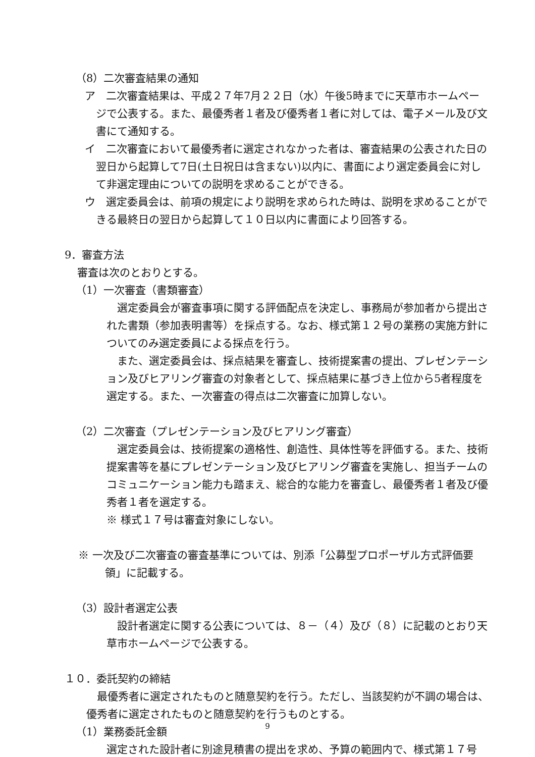（8）二次審査結果の通知
ア　二次審査結果は、平成２７年7月２２日（水）午後5時までに天草市ホームページで公表する。また、最優秀者１者及び優秀者１者に対しては、電子メール及び文書にて通知する。
イ　二次審査において最優秀者に選定されなかった者は、審査結果の公表された日の翌日から起算して7日(土日祝日は含まない)以内に、書面により選定委員会に対して非選定理由についての説明を求めることができる。
ウ　選定委員会は、前項の規定により説明を求められた時は、説明を求めることができる最終日の翌日から起算して１０日以内に書面により回答する。
9．審査方法
審査は次のとおりとする。
（1）一次審査（書類審査）
選定委員会が審査事項に関する評価配点を決定し、事務局が参加者から提出された書類（参加表明書等）を採点する。なお、様式第１２号の業務の実施方針についてのみ選定委員による採点を行う。
また、選定委員会は、採点結果を審査し、技術提案書の提出、プレゼンテーション及びヒアリング審査の対象者として、採点結果に基づき上位から5者程度を選定する。また、一次審査の得点は二次審査に加算しない。
（2）二次審査（プレゼンテーション及びヒアリング審査）
選定委員会は、技術提案の適格性、創造性、具体性等を評価する。また、技術提案書等を基にプレゼンテーション及びヒアリング審査を実施し、担当チームのコミュニケーション能力も踏まえ、総合的な能力を審査し、最優秀者１者及び優秀者１者を選定する。
※ 様式１７号は審査対象にしない。
※ 一次及び二次審査の審査基準については、別添「公募型プロポーザル方式評価要領」に記載する。
（3）設計者選定公表
設計者選定に関する公表については、８－（４）及び（８）に記載のとおり天草市ホームページで公表する。
１０．委託契約の締結
最優秀者に選定されたものと随意契約を行う。ただし、当該契約が不調の場合は、優秀者に選定されたものと随意契約を行うものとする。
（1）業務委託金額
選定された設計者に別途見積書の提出を求め、予算の範囲内で、様式第１７号
9